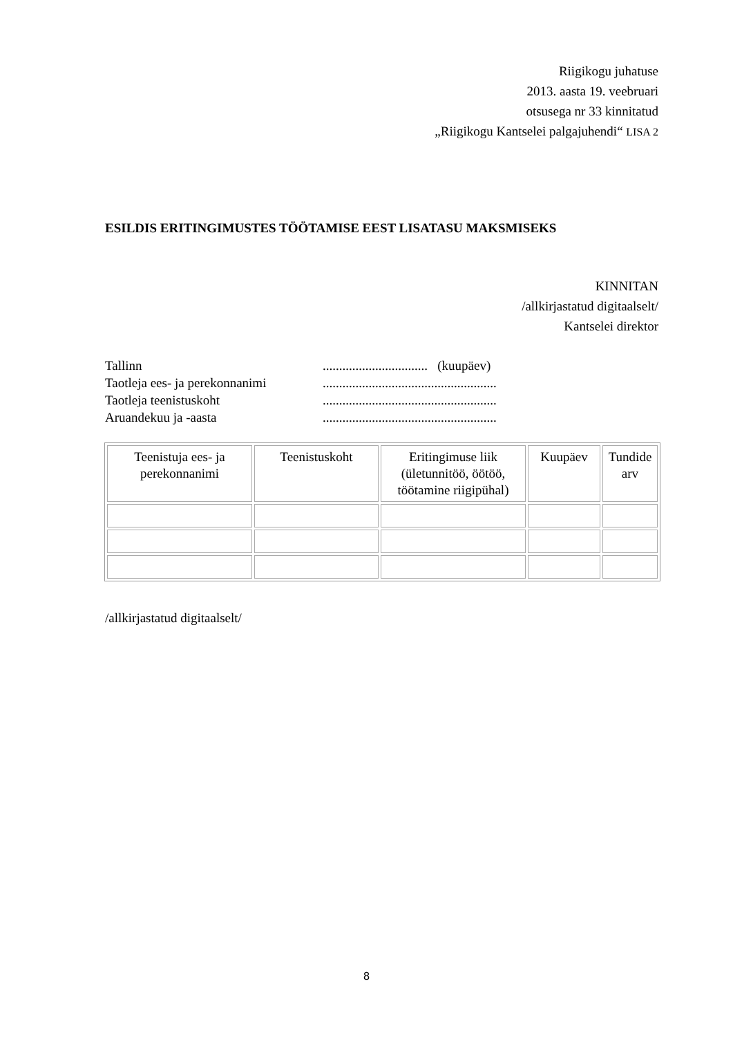Riigikogu juhatuse
2013. aasta 19. veebruari
otsusega nr 33 kinnitatud
„Riigikogu Kantselei palgajuhendi“ LISA 2
ESILDIS ERITINGIMUSTES TÖÖTAMISE EEST LISATASU MAKSMISEKS
KINNITAN
/allkirjastatud digitaalselt/
Kantselei direktor
Tallinn ................................ (kuupäev)
Taotleja ees- ja perekonnanimi .....................................................
Taotleja teenistuskoht .....................................................
Aruandekuu ja -aasta .....................................................
| Teenistuja ees- ja perekonnanimi | Teenistuskoht | Eritingimuse liik (ületunnitöö, öötöö, töötamine riigipühal) | Kuupäev | Tundide arv |
| --- | --- | --- | --- | --- |
/allkirjastatud digitaalselt/
8